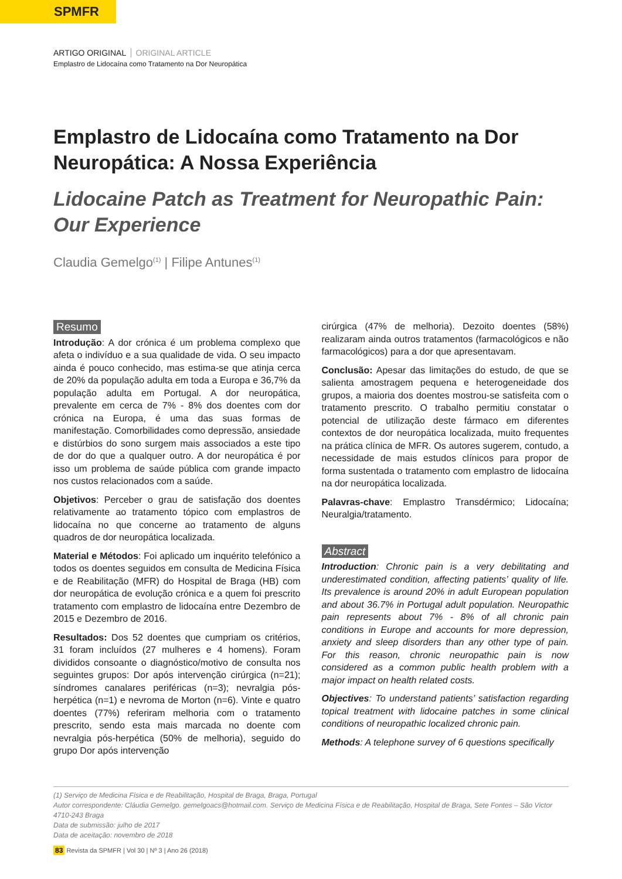SPMFR
ARTIGO ORIGINAL ORIGINAL ARTICLE
Emplastro de Lidocaína como Tratamento na Dor Neuropática
Emplastro de Lidocaína como Tratamento na Dor Neuropática: A Nossa Experiência
Lidocaine Patch as Treatment for Neuropathic Pain: Our Experience
Claudia Gemelgo<sup>(1)</sup> | Filipe Antunes<sup>(1)</sup>
Resumo
Introdução: A dor crónica é um problema complexo que afeta o indivíduo e a sua qualidade de vida. O seu impacto ainda é pouco conhecido, mas estima-se que atinja cerca de 20% da população adulta em toda a Europa e 36,7% da população adulta em Portugal. A dor neuropática, prevalente em cerca de 7% - 8% dos doentes com dor crónica na Europa, é uma das suas formas de manifestação. Comorbilidades como depressão, ansiedade e distúrbios do sono surgem mais associados a este tipo de dor do que a qualquer outro. A dor neuropática é por isso um problema de saúde pública com grande impacto nos custos relacionados com a saúde.
Objetivos: Perceber o grau de satisfação dos doentes relativamente ao tratamento tópico com emplastros de lidocaína no que concerne ao tratamento de alguns quadros de dor neuropática localizada.
Material e Métodos: Foi aplicado um inquérito telefónico a todos os doentes seguidos em consulta de Medicina Física e de Reabilitação (MFR) do Hospital de Braga (HB) com dor neuropática de evolução crónica e a quem foi prescrito tratamento com emplastro de lidocaína entre Dezembro de 2015 e Dezembro de 2016.
Resultados: Dos 52 doentes que cumpriam os critérios, 31 foram incluídos (27 mulheres e 4 homens). Foram divididos consoante o diagnóstico/motivo de consulta nos seguintes grupos: Dor após intervenção cirúrgica (n=21); síndromes canalares periféricas (n=3); nevralgia pós-herpética (n=1) e nevroma de Morton (n=6). Vinte e quatro doentes (77%) referiram melhoria com o tratamento prescrito, sendo esta mais marcada no doente com nevralgia pós-herpética (50% de melhoria), seguido do grupo Dor após intervenção
cirúrgica (47% de melhoria). Dezoito doentes (58%) realizaram ainda outros tratamentos (farmacológicos e não farmacológicos) para a dor que apresentavam.
Conclusão: Apesar das limitações do estudo, de que se salienta amostragem pequena e heterogeneidade dos grupos, a maioria dos doentes mostrou-se satisfeita com o tratamento prescrito. O trabalho permitiu constatar o potencial de utilização deste fármaco em diferentes contextos de dor neuropática localizada, muito frequentes na prática clínica de MFR. Os autores sugerem, contudo, a necessidade de mais estudos clínicos para propor de forma sustentada o tratamento com emplastro de lidocaína na dor neuropática localizada.
Palavras-chave: Emplastro Transdérmico; Lidocaína; Neuralgia/tratamento.
Abstract
Introduction: Chronic pain is a very debilitating and underestimated condition, affecting patients’ quality of life. Its prevalence is around 20% in adult European population and about 36.7% in Portugal adult population. Neuropathic pain represents about 7% - 8% of all chronic pain conditions in Europe and accounts for more depression, anxiety and sleep disorders than any other type of pain. For this reason, chronic neuropathic pain is now considered as a common public health problem with a major impact on health related costs.
Objectives: To understand patients’ satisfaction regarding topical treatment with lidocaine patches in some clinical conditions of neuropathic localized chronic pain.
Methods: A telephone survey of 6 questions specifically
(1) Serviço de Medicina Física e de Reabilitação, Hospital de Braga, Braga, Portugal
Autor correspondente: Cláudia Gemelgo. gemelgoacs@hotmail.com. Serviço de Medicina Física e de Reabilitação, Hospital de Braga, Sete Fontes – São Victor 4710-243 Braga
Data de submissão: julho de 2017
Data de aceitação: novembro de 2018
83 Revista da SPMFR | Vol 30 | Nº 3 | Ano 26 (2018)